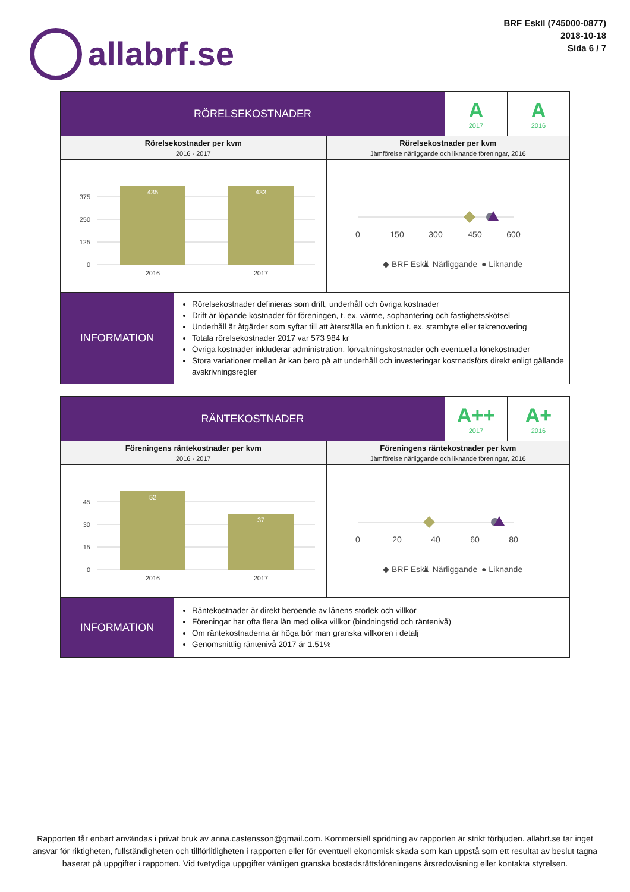allabrf.se
BRF Eskil (745000-0877)
2018-10-18
Sida 6 / 7
| RÖRELSEKOSTNADER | | | A 2017 | A 2016 |
| Rörelsekostnader per kvm 2016 - 2017 | | Rörelsekostnader per kvm Jämförelse närliggande och liknande föreningar, 2016 | | |
| 375 250 125 0 435 433 2016 2017 | | 0 150 300 450 600 ◆ BRF Eskil ▲ Närliggande ● Liknande | | |
| INFORMATION | Rörelsekostnader definieras som drift, underhåll och övriga kostnader Drift är löpande kostnader för föreningen, t. ex. värme, sophantering och fastighetsskötsel Underhåll är åtgärder som syftar till att återställa en funktion t. ex. stambyte eller takrenovering Totala rörelsekostnader 2017 var 573 984 kr Övriga kostnader inkluderar administration, förvaltningskostnader och eventuella lönekostnader Stora variationer mellan år kan bero på att underhåll och investeringar kostnadsförs direkt enligt gällande avskrivningsregler | | | |
| RÄNTEKOSTNADER | | | A++ 2017 | A+ 2016 |
| Föreningens räntekostnader per kvm 2016 - 2017 | | Föreningens räntekostnader per kvm Jämförelse närliggande och liknande föreningar, 2016 | | |
| 45 30 15 0 52 37 2016 2017 | | 0 20 40 60 80 ◆ BRF Eskil ▲ Närliggande ● Liknande | | |
| INFORMATION | Räntekostnader är direkt beroende av lånens storlek och villkor Föreningar har ofta flera lån med olika villkor (bindningstid och räntenivå) Om räntekostnaderna är höga bör man granska villkoren i detalj Genomsnittlig räntenivå 2017 är 1.51% | | | |
Rapporten får enbart användas i privat bruk av anna.castensson@gmail.com. Kommersiell spridning av rapporten är strikt förbjuden. allabrf.se tar inget ansvar för riktigheten, fullständigheten och tillförlitligheten i rapporten eller för eventuell ekonomisk skada som kan uppstå som ett resultat av beslut tagna baserat på uppgifter i rapporten. Vid tvetydiga uppgifter vänligen granska bostadsrättsföreningens årsredovisning eller kontakta styrelsen.